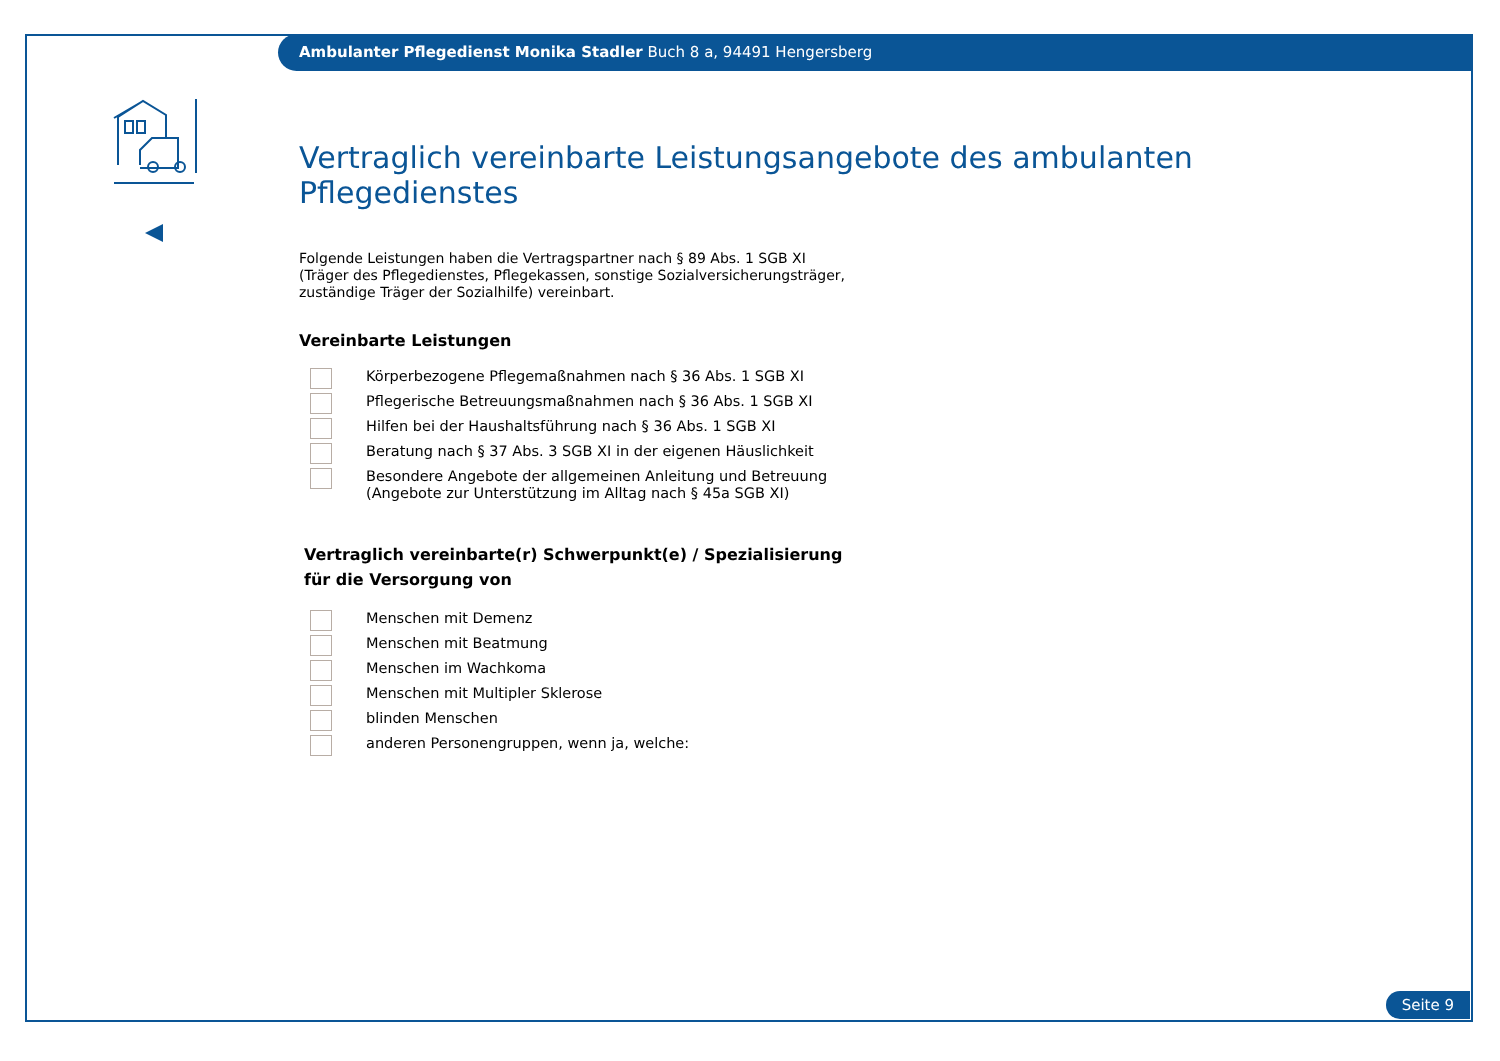Ambulanter Pflegedienst Monika Stadler Buch 8 a, 94491 Hengersberg
Vertraglich vereinbarte Leistungsangebote des ambulanten Pflegedienstes
Folgende Leistungen haben die Vertragspartner nach § 89 Abs. 1 SGB XI
(Träger des Pflegedienstes, Pflegekassen, sonstige Sozialversicherungsträger,
zuständige Träger der Sozialhilfe) vereinbart.
Vereinbarte Leistungen
Körperbezogene Pflegemaßnahmen nach § 36 Abs. 1 SGB XI
Pflegerische Betreuungsmaßnahmen nach § 36 Abs. 1 SGB XI
Hilfen bei der Haushaltsführung nach § 36 Abs. 1 SGB XI
Beratung nach § 37 Abs. 3 SGB XI in der eigenen Häuslichkeit
Besondere Angebote der allgemeinen Anleitung und Betreuung
(Angebote zur Unterstützung im Alltag nach § 45a SGB XI)
Vertraglich vereinbarte(r) Schwerpunkt(e) / Spezialisierung
für die Versorgung von
Menschen mit Demenz
Menschen mit Beatmung
Menschen im Wachkoma
Menschen mit Multipler Sklerose
blinden Menschen
anderen Personengruppen, wenn ja, welche:
Seite 9